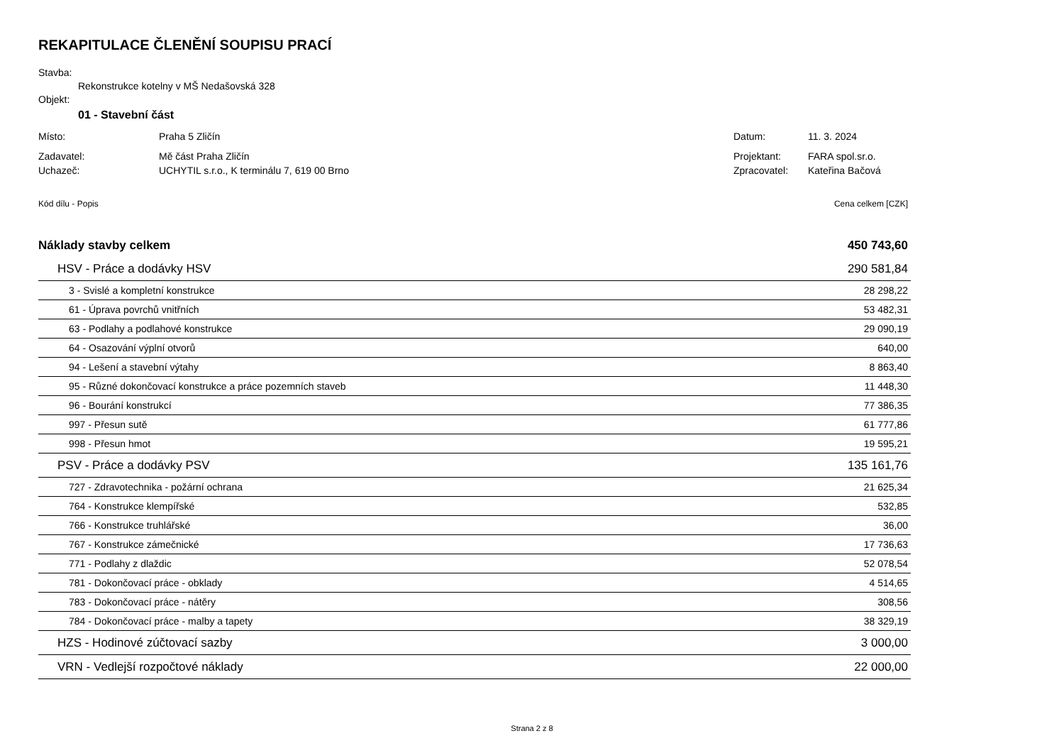REKAPITULACE ČLENĚNÍ SOUPISU PRACÍ
Stavba:
Rekonstrukce kotelny v MŠ Nedašovská 328
Objekt:
01 - Stavební část
Místo:
Praha 5 Zličín
Datum:
11. 3. 2024
Zadavatel:
Mě část Praha Zličín
Projektant:
FARA spol.sr.o.
Uchazeč:
UCHYTIL s.r.o., K terminálu 7, 619 00 Brno
Zpracovatel:
Kateřina Bačová
Kód dílu - Popis Cena celkem [CZK]
| Náklady stavby celkem | 450 743,60 |
| HSV - Práce a dodávky HSV | 290 581,84 |
| 3 - Svislé a kompletní konstrukce | 28 298,22 |
| 61 - Úprava povrchů vnitřních | 53 482,31 |
| 63 - Podlahy a podlahové konstrukce | 29 090,19 |
| 64 - Osazování výplní otvorů | 640,00 |
| 94 - Lešení a stavební výtahy | 8 863,40 |
| 95 - Různé dokončovací konstrukce a práce pozemních staveb | 11 448,30 |
| 96 - Bourání konstrukcí | 77 386,35 |
| 997 - Přesun sutě | 61 777,86 |
| 998 - Přesun hmot | 19 595,21 |
| PSV - Práce a dodávky PSV | 135 161,76 |
| 727 - Zdravotechnika - požární ochrana | 21 625,34 |
| 764 - Konstrukce klempířské | 532,85 |
| 766 - Konstrukce truhlářské | 36,00 |
| 767 - Konstrukce zámečnické | 17 736,63 |
| 771 - Podlahy z dlaždic | 52 078,54 |
| 781 - Dokončovací práce - obklady | 4 514,65 |
| 783 - Dokončovací práce - nátěry | 308,56 |
| 784 - Dokončovací práce - malby a tapety | 38 329,19 |
| HZS - Hodinové zúčtovací sazby | 3 000,00 |
| VRN - Vedlejší rozpočtové náklady | 22 000,00 |
Strana 2 z 8